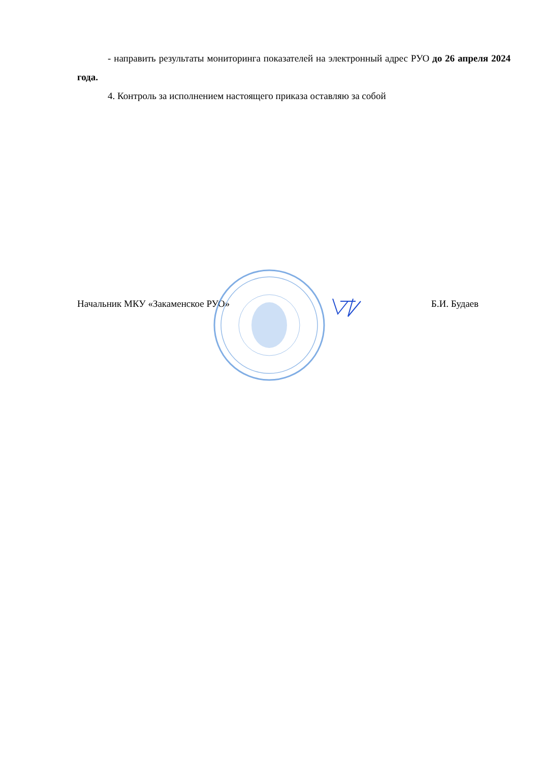- направить результаты мониторинга показателей на электронный адрес РУО до 26 апреля 2024 года.
4. Контроль за исполнением настоящего приказа оставляю за собой
Начальник МКУ «Закаменское РУО» Б.И. Будаев